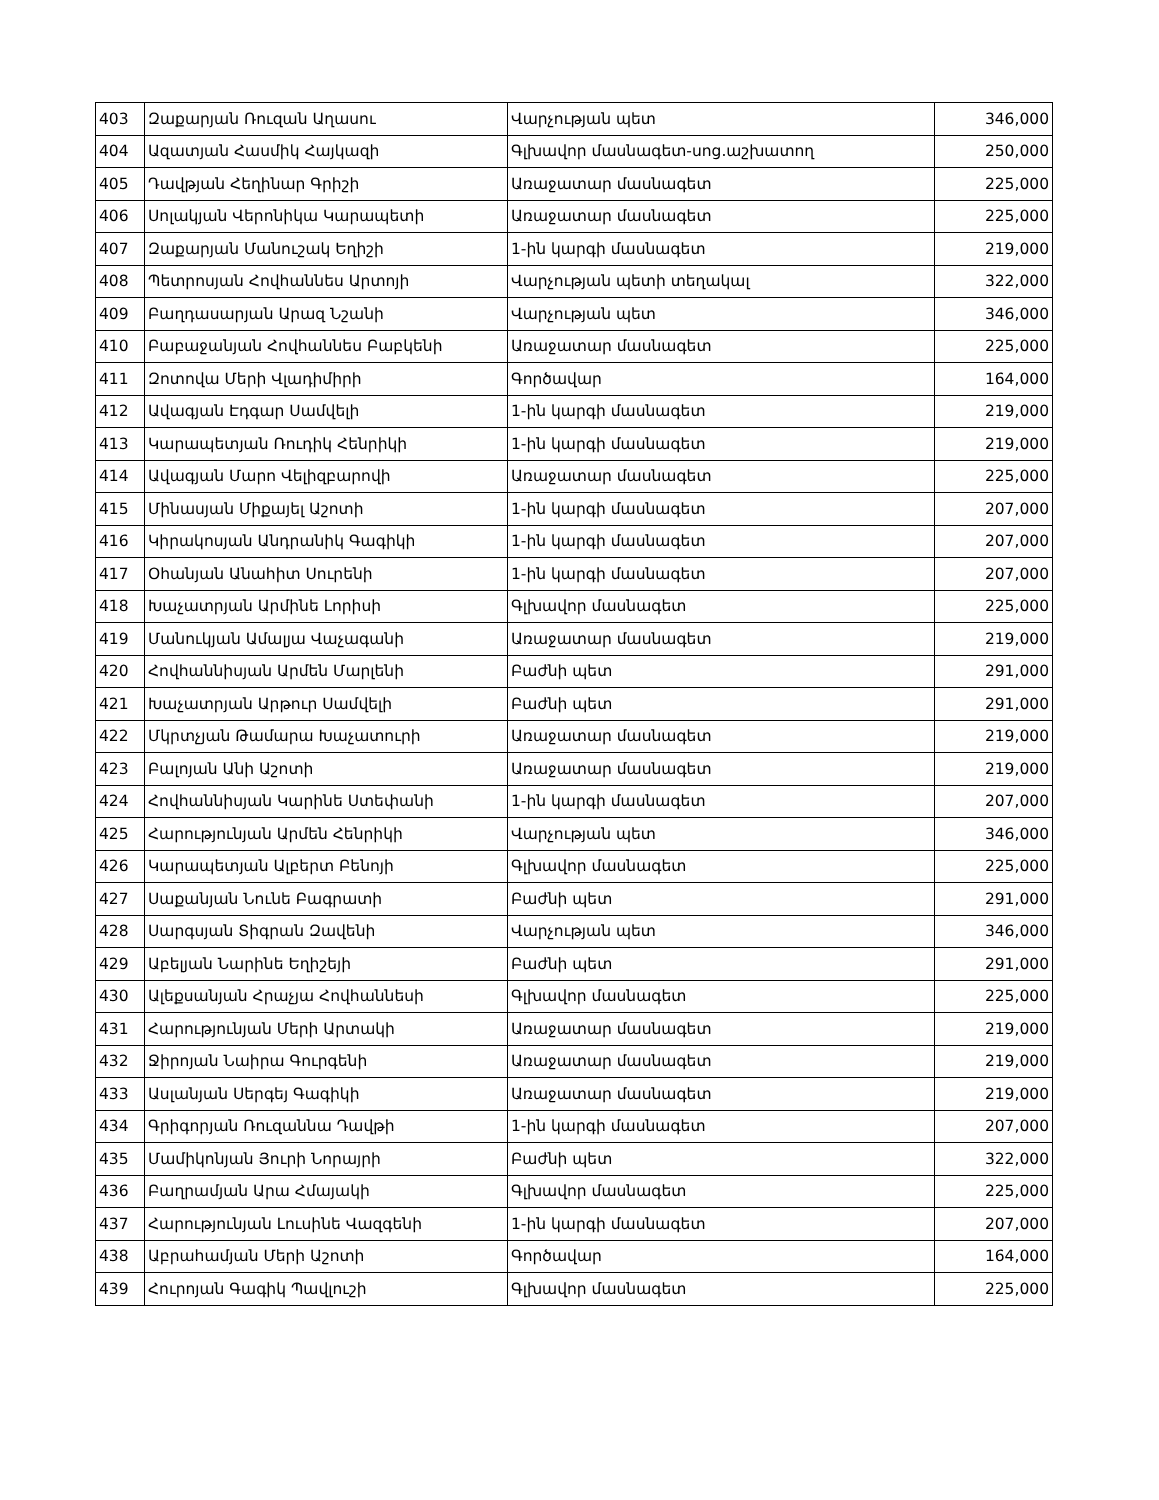| 403 | Զաքարյան Ռուզան Աղասու | Վարչության պետ | 346,000 |
| 404 | Ազատյան Հասմիկ Հայկազի | Գլխավոր մասնագետ-սոց.աշխատող | 250,000 |
| 405 | Դավթյան Հեղինար Գրիշի | Առաջատար մասնագետ | 225,000 |
| 406 | Սոլակյան Վերոնիկա Կարապետի | Առաջատար մասնագետ | 225,000 |
| 407 | Զաքարյան Մանուշակ Եղիշի | 1-ին կարգի մասնագետ | 219,000 |
| 408 | Պետրոսյան Հովհաննես Արտոյի | Վարչության պետի տեղակալ | 322,000 |
| 409 | Բաղդասարյան Արազ Նշանի | Վարչության պետ | 346,000 |
| 410 | Բաբաջանյան Հովհաննես Բաբկենի | Առաջատար մասնագետ | 225,000 |
| 411 | Զոտովա Մերի Վլադիմիրի | Գործավար | 164,000 |
| 412 | Ավագյան Էդգար Սամվելի | 1-ին կարգի մասնագետ | 219,000 |
| 413 | Կարապետյան Ռուդիկ Հենրիկի | 1-ին կարգի մասնագետ | 219,000 |
| 414 | Ավագյան Մարո Վելիզբարովի | Առաջատար մասնագետ | 225,000 |
| 415 | Մինասյան Միքայել Աշոտի | 1-ին կարգի մասնագետ | 207,000 |
| 416 | Կիրակոսյան Անդրանիկ Գագիկի | 1-ին կարգի մասնագետ | 207,000 |
| 417 | Օհանյան Անահիտ Սուրենի | 1-ին կարգի մասնագետ | 207,000 |
| 418 | Խաչատրյան Արմինե Լորիսի | Գլխավոր մասնագետ | 225,000 |
| 419 | Մանուկյան Ամալյա Վաչագանի | Առաջատար մասնագետ | 219,000 |
| 420 | Հովհաննիսյան Արմեն Մարլենի | Բաժնի պետ | 291,000 |
| 421 | Խաչատրյան Արթուր Սամվելի | Բաժնի պետ | 291,000 |
| 422 | Մկրտչյան Թամարա Խաչատուրի | Առաջատար մասնագետ | 219,000 |
| 423 | Բալոյան Անի Աշոտի | Առաջատար մասնագետ | 219,000 |
| 424 | Հովհաննիսյան Կարինե Ստեփանի | 1-ին կարգի մասնագետ | 207,000 |
| 425 | Հարությունյան Արմեն Հենրիկի | Վարչության պետ | 346,000 |
| 426 | Կարապետյան Ալբերտ Բենոյի | Գլխավոր մասնագետ | 225,000 |
| 427 | Սաքանյան Նունե Բագրատի | Բաժնի պետ | 291,000 |
| 428 | Սարգսյան Տիգրան Զավենի | Վարչության պետ | 346,000 |
| 429 | Աբելյան Նարինե Եղիշեյի | Բաժնի պետ | 291,000 |
| 430 | Ալեքսանյան Հրաչյա Հովհաննեսի | Գլխավոր մասնագետ | 225,000 |
| 431 | Հարությունյան Մերի Արտակի | Առաջատար մասնագետ | 219,000 |
| 432 | Ջիրոյան Նաիրա Գուրգենի | Առաջատար մասնագետ | 219,000 |
| 433 | Ասլանյան Սերգեյ Գագիկի | Առաջատար մասնագետ | 219,000 |
| 434 | Գրիգորյան Ռուզաննա Դավթի | 1-ին կարգի մասնագետ | 207,000 |
| 435 | Մամիկոնյան Յուրի Նորայրի | Բաժնի պետ | 322,000 |
| 436 | Բաղրամյան Արա Հմայակի | Գլխավոր մասնագետ | 225,000 |
| 437 | Հարությունյան Լուսինե Վազգենի | 1-ին կարգի մասնագետ | 207,000 |
| 438 | Աբրահամյան Մերի Աշոտի | Գործավար | 164,000 |
| 439 | Հուրոյան Գագիկ Պավլուշի | Գլխավոր մասնագետ | 225,000 |